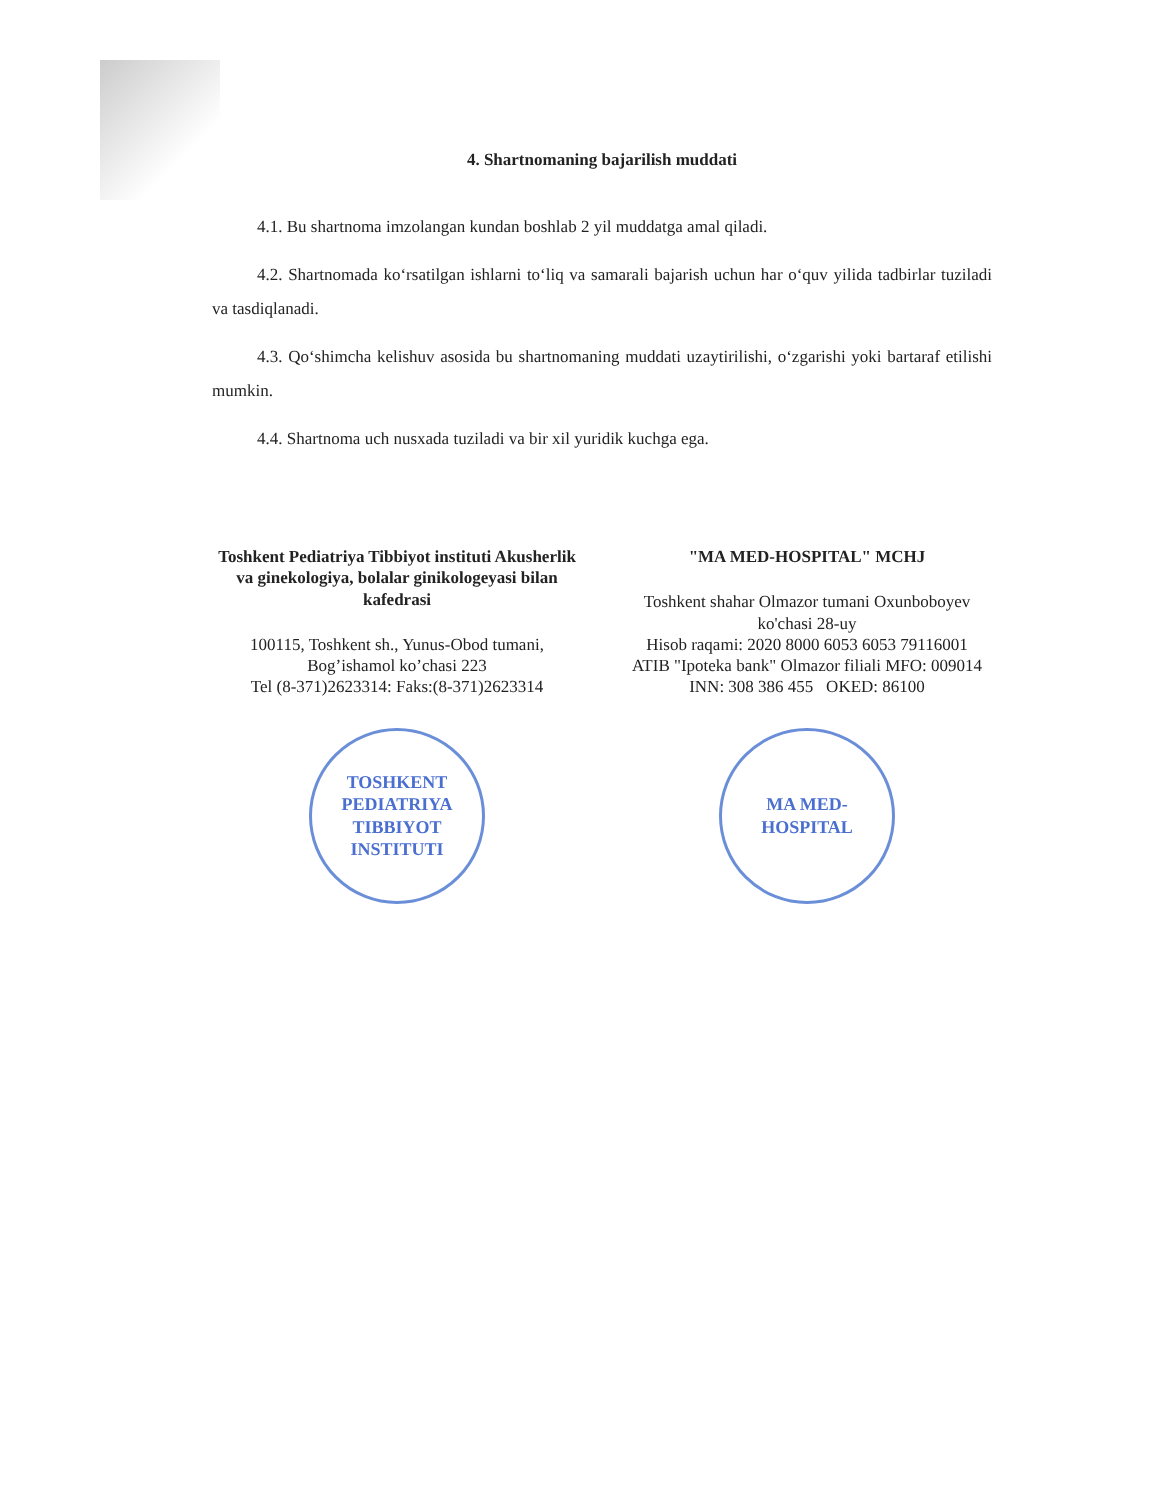4. Shartnomaning bajarilish muddati
4.1. Bu shartnoma imzolangan kundan boshlab 2 yil muddatga amal qiladi.
4.2. Shartnomada ko‘rsatilgan ishlarni to‘liq va samarali bajarish uchun har o‘quv yilida tadbirlar tuziladi va tasdiqlanadi.
4.3. Qo‘shimcha kelishuv asosida bu shartnomaning muddati uzaytirilishi, o‘zgarishi yoki bartaraf etilishi mumkin.
4.4. Shartnoma uch nusxada tuziladi va bir xil yuridik kuchga ega.
Toshkent Pediatriya Tibbiyot instituti Akusherlik va ginekologiya, bolalar ginikologeyasi bilan kafedrasi
100115, Toshkent sh., Yunus-Obod tumani, Bog’ishamol ko’chasi 223
Tel (8-371)2623314: Faks:(8-371)2623314
TOSHKENT PEDIATRIYA TIBBIYOT INSTITUTI
"MA MED-HOSPITAL" MCHJ
Toshkent shahar Olmazor tumani Oxunboboyev ko'chasi 28-uy
Hisob raqami: 2020 8000 6053 6053 79116001
ATIB "Ipoteka bank" Olmazor filiali MFO: 009014
INN: 308 386 455 OKED: 86100
MA MED-
HOSPITAL